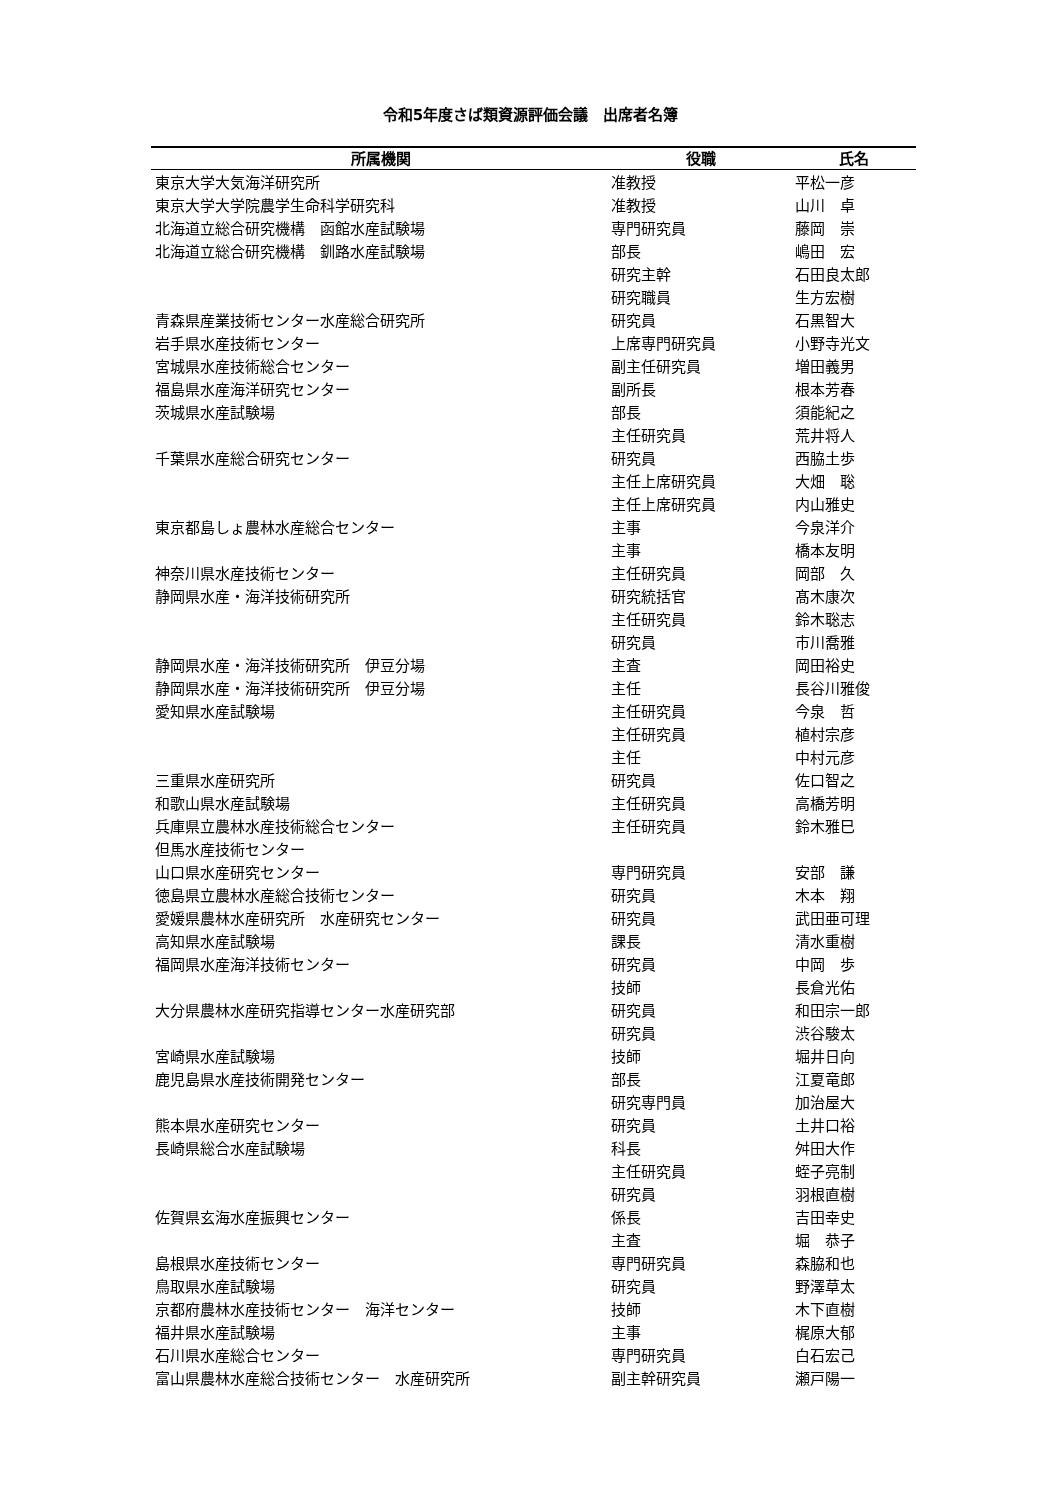令和5年度さば類資源評価会議　出席者名簿
| 所属機関 | 役職 | 氏名 |
| --- | --- | --- |
| 東京大学大気海洋研究所 | 准教授 | 平松一彦 |
| 東京大学大学院農学生命科学研究科 | 准教授 | 山川 卓 |
| 北海道立総合研究機構 函館水産試験場 | 専門研究員 | 藤岡 崇 |
| 北海道立総合研究機構 釧路水産試験場 | 部長 | 嶋田 宏 |
| | 研究主幹 | 石田良太郎 |
| | 研究職員 | 生方宏樹 |
| 青森県産業技術センター水産総合研究所 | 研究員 | 石黒智大 |
| 岩手県水産技術センター | 上席専門研究員 | 小野寺光文 |
| 宮城県水産技術総合センター | 副主任研究員 | 増田義男 |
| 福島県水産海洋研究センター | 副所長 | 根本芳春 |
| 茨城県水産試験場 | 部長 | 須能紀之 |
| | 主任研究員 | 荒井将人 |
| 千葉県水産総合研究センター | 研究員 | 西脇土歩 |
| | 主任上席研究員 | 大畑 聡 |
| | 主任上席研究員 | 内山雅史 |
| 東京都島しょ農林水産総合センター | 主事 | 今泉洋介 |
| | 主事 | 橋本友明 |
| 神奈川県水産技術センター | 主任研究員 | 岡部 久 |
| 静岡県水産・海洋技術研究所 | 研究統括官 | 髙木康次 |
| | 主任研究員 | 鈴木聡志 |
| | 研究員 | 市川喬雅 |
| 静岡県水産・海洋技術研究所 伊豆分場 | 主査 | 岡田裕史 |
| 静岡県水産・海洋技術研究所 伊豆分場 | 主任 | 長谷川雅俊 |
| 愛知県水産試験場 | 主任研究員 | 今泉 哲 |
| | 主任研究員 | 植村宗彦 |
| | 主任 | 中村元彦 |
| 三重県水産研究所 | 研究員 | 佐口智之 |
| 和歌山県水産試験場 | 主任研究員 | 高橋芳明 |
| 兵庫県立農林水産技術総合センター | 主任研究員 | 鈴木雅巳 |
| 但馬水産技術センター | | |
| 山口県水産研究センター | 専門研究員 | 安部 謙 |
| 徳島県立農林水産総合技術センター | 研究員 | 木本 翔 |
| 愛媛県農林水産研究所 水産研究センター | 研究員 | 武田亜可理 |
| 高知県水産試験場 | 課長 | 清水重樹 |
| 福岡県水産海洋技術センター | 研究員 | 中岡 歩 |
| | 技師 | 長倉光佑 |
| 大分県農林水産研究指導センター水産研究部 | 研究員 | 和田宗一郎 |
| | 研究員 | 渋谷駿太 |
| 宮崎県水産試験場 | 技師 | 堀井日向 |
| 鹿児島県水産技術開発センター | 部長 | 江夏竜郎 |
| | 研究専門員 | 加治屋大 |
| 熊本県水産研究センター | 研究員 | 土井口裕 |
| 長崎県総合水産試験場 | 科長 | 舛田大作 |
| | 主任研究員 | 蛭子亮制 |
| | 研究員 | 羽根直樹 |
| 佐賀県玄海水産振興センター | 係長 | 吉田幸史 |
| | 主査 | 堀 恭子 |
| 島根県水産技術センター | 専門研究員 | 森脇和也 |
| 鳥取県水産試験場 | 研究員 | 野澤草太 |
| 京都府農林水産技術センター 海洋センター | 技師 | 木下直樹 |
| 福井県水産試験場 | 主事 | 梶原大郁 |
| 石川県水産総合センター | 専門研究員 | 白石宏己 |
| 富山県農林水産総合技術センター 水産研究所 | 副主幹研究員 | 瀬戸陽一 |